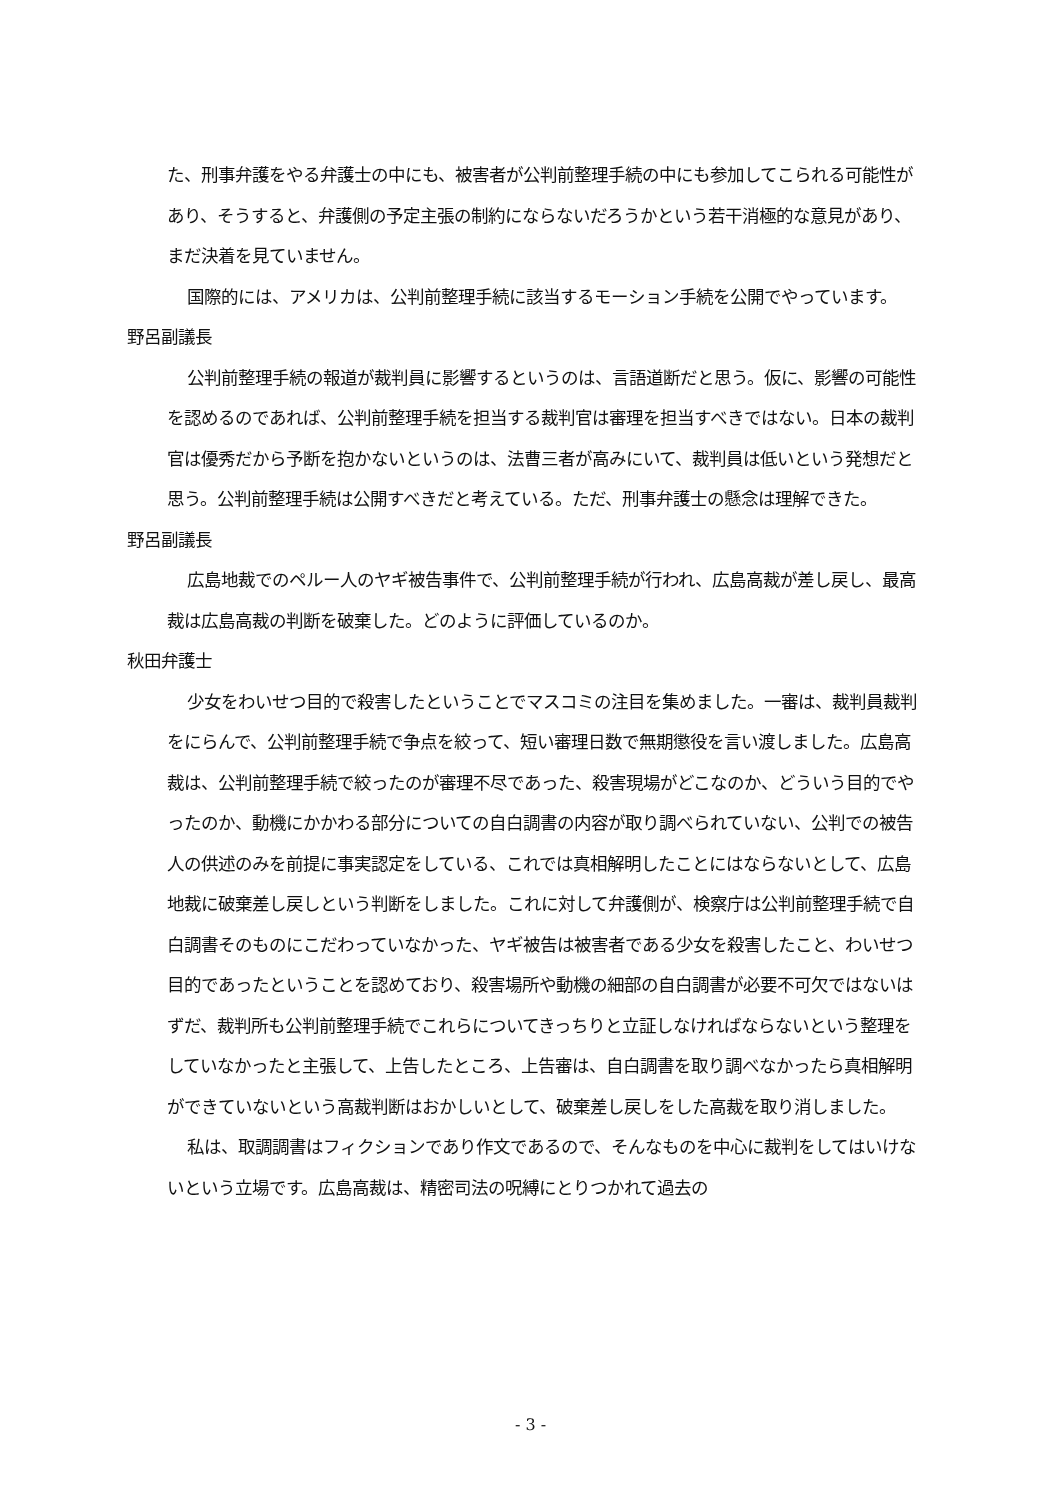た、刑事弁護をやる弁護士の中にも、被害者が公判前整理手続の中にも参加してこられる可能性があり、そうすると、弁護側の予定主張の制約にならないだろうかという若干消極的な意見があり、まだ決着を見ていません。
国際的には、アメリカは、公判前整理手続に該当するモーション手続を公開でやっています。
野呂副議長
公判前整理手続の報道が裁判員に影響するというのは、言語道断だと思う。仮に、影響の可能性を認めるのであれば、公判前整理手続を担当する裁判官は審理を担当すべきではない。日本の裁判官は優秀だから予断を抱かないというのは、法曹三者が高みにいて、裁判員は低いという発想だと思う。公判前整理手続は公開すべきだと考えている。ただ、刑事弁護士の懸念は理解できた。
野呂副議長
広島地裁でのペルー人のヤギ被告事件で、公判前整理手続が行われ、広島高裁が差し戻し、最高裁は広島高裁の判断を破棄した。どのように評価しているのか。
秋田弁護士
少女をわいせつ目的で殺害したということでマスコミの注目を集めました。一審は、裁判員裁判をにらんで、公判前整理手続で争点を絞って、短い審理日数で無期懲役を言い渡しました。広島高裁は、公判前整理手続で絞ったのが審理不尽であった、殺害現場がどこなのか、どういう目的でやったのか、動機にかかわる部分についての自白調書の内容が取り調べられていない、公判での被告人の供述のみを前提に事実認定をしている、これでは真相解明したことにはならないとして、広島地裁に破棄差し戻しという判断をしました。これに対して弁護側が、検察庁は公判前整理手続で自白調書そのものにこだわっていなかった、ヤギ被告は被害者である少女を殺害したこと、わいせつ目的であったということを認めており、殺害場所や動機の細部の自白調書が必要不可欠ではないはずだ、裁判所も公判前整理手続でこれらについてきっちりと立証しなければならないという整理をしていなかったと主張して、上告したところ、上告審は、自白調書を取り調べなかったら真相解明ができていないという高裁判断はおかしいとして、破棄差し戻しをした高裁を取り消しました。
私は、取調調書はフィクションであり作文であるので、そんなものを中心に裁判をしてはいけないという立場です。広島高裁は、精密司法の呪縛にとりつかれて過去の
- 3 -